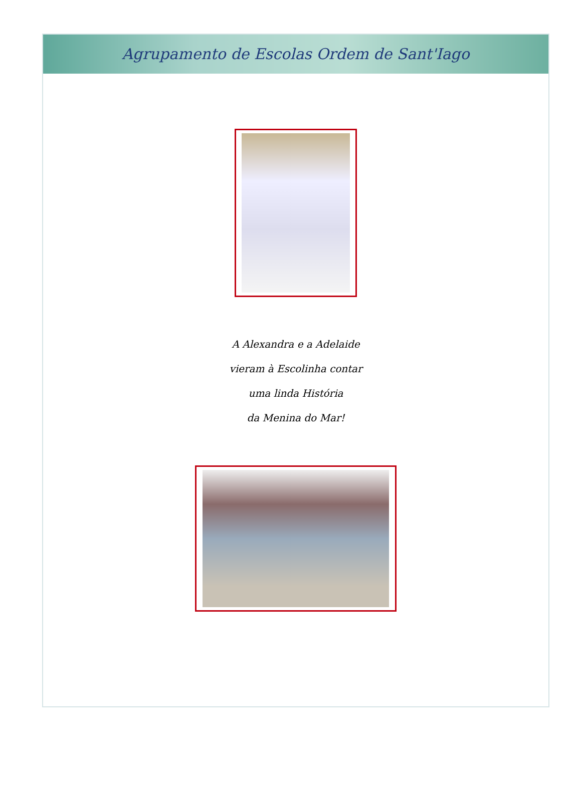Agrupamento de Escolas Ordem de Sant'Iago
A Alexandra e a Adelaide
vieram à Escolinha contar
uma linda História
da Menina do Mar!